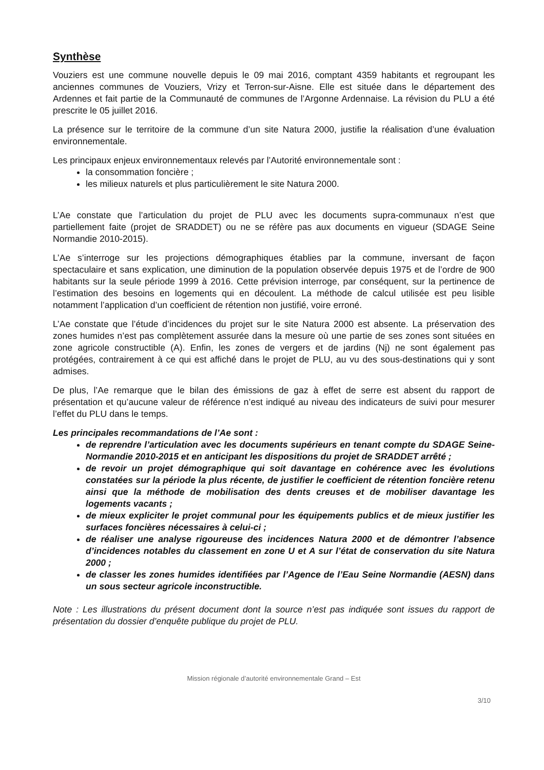Synthèse
Vouziers est une commune nouvelle depuis le 09 mai 2016, comptant 4359 habitants et regroupant les anciennes communes de Vouziers, Vrizy et Terron-sur-Aisne. Elle est située dans le département des Ardennes et fait partie de la Communauté de communes de l’Argonne Ardennaise. La révision du PLU a été prescrite le 05 juillet 2016.
La présence sur le territoire de la commune d’un site Natura 2000, justifie la réalisation d’une évaluation environnementale.
Les principaux enjeux environnementaux relevés par l’Autorité environnementale sont :
la consommation foncière ;
les milieux naturels et plus particulièrement le site Natura 2000.
L’Ae constate que l’articulation du projet de PLU avec les documents supra-communaux n’est que partiellement faite (projet de SRADDET) ou ne se réfère pas aux documents en vigueur (SDAGE Seine Normandie 2010-2015).
L’Ae s’interroge sur les projections démographiques établies par la commune, inversant de façon spectaculaire et sans explication, une diminution de la population observée depuis 1975 et de l’ordre de 900 habitants sur la seule période 1999 à 2016. Cette prévision interroge, par conséquent, sur la pertinence de l’estimation des besoins en logements qui en découlent. La méthode de calcul utilisée est peu lisible notamment l’application d’un coefficient de rétention non justifié, voire erroné.
L’Ae constate que l’étude d’incidences du projet sur le site Natura 2000 est absente. La préservation des zones humides n’est pas complètement assurée dans la mesure où une partie de ses zones sont situées en zone agricole constructible (A). Enfin, les zones de vergers et de jardins (Nj) ne sont également pas protégées, contrairement à ce qui est affiché dans le projet de PLU, au vu des sous-destinations qui y sont admises.
De plus, l’Ae remarque que le bilan des émissions de gaz à effet de serre est absent du rapport de présentation et qu’aucune valeur de référence n’est indiqué au niveau des indicateurs de suivi pour mesurer l’effet du PLU dans le temps.
Les principales recommandations de l’Ae sont :
de reprendre l’articulation avec les documents supérieurs en tenant compte du SDAGE Seine-Normandie 2010-2015 et en anticipant les dispositions du projet de SRADDET arrêté ;
de revoir un projet démographique qui soit davantage en cohérence avec les évolutions constatées sur la période la plus récente, de justifier le coefficient de rétention foncière retenu ainsi que la méthode de mobilisation des dents creuses et de mobiliser davantage les logements vacants ;
de mieux expliciter le projet communal pour les équipements publics et de mieux justifier les surfaces foncières nécessaires à celui-ci ;
de réaliser une analyse rigoureuse des incidences Natura 2000 et de démontrer l’absence d’incidences notables du classement en zone U et A sur l’état de conservation du site Natura 2000 ;
de classer les zones humides identifiées par l’Agence de l’Eau Seine Normandie (AESN) dans un sous secteur agricole inconstructible.
Note : Les illustrations du présent document dont la source n’est pas indiquée sont issues du rapport de présentation du dossier d’enquête publique du projet de PLU.
Mission régionale d’autorité environnementale Grand – Est
3/10